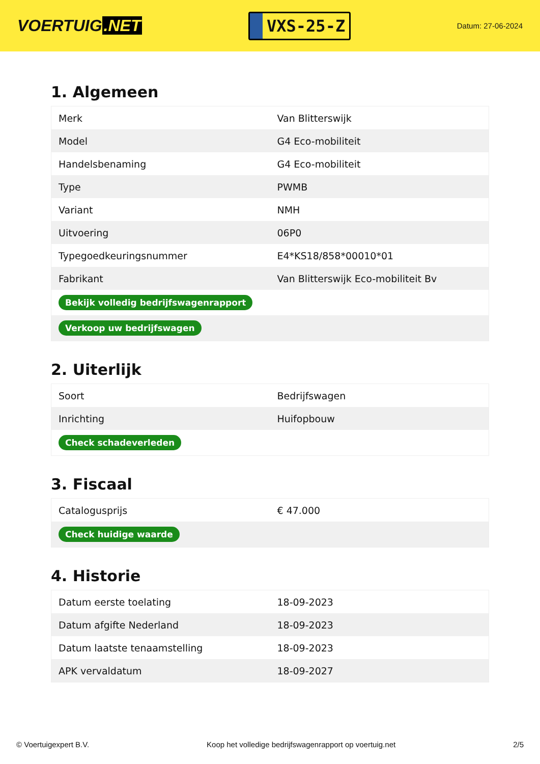VOERTUIG.NET
VXS-25-Z
Datum: 27-06-2024
1. Algemeen
| Merk | Van Blitterswijk |
| Model | G4 Eco-mobiliteit |
| Handelsbenaming | G4 Eco-mobiliteit |
| Type | PWMB |
| Variant | NMH |
| Uitvoering | 06P0 |
| Typegoedkeuringsnummer | E4*KS18/858*00010*01 |
| Fabrikant | Van Blitterswijk Eco-mobiliteit Bv |
| Bekijk volledig bedrijfswagenrapport | |
| Verkoop uw bedrijfswagen | |
2. Uiterlijk
| Soort | Bedrijfswagen |
| Inrichting | Huifopbouw |
| Check schadeverleden | |
3. Fiscaal
| Catalogusprijs | € 47.000 |
| Check huidige waarde | |
4. Historie
| Datum eerste toelating | 18-09-2023 |
| Datum afgifte Nederland | 18-09-2023 |
| Datum laatste tenaamstelling | 18-09-2023 |
| APK vervaldatum | 18-09-2027 |
© Voertuigexpert B.V. Koop het volledige bedrijfswagenrapport op voertuig.net 2/5